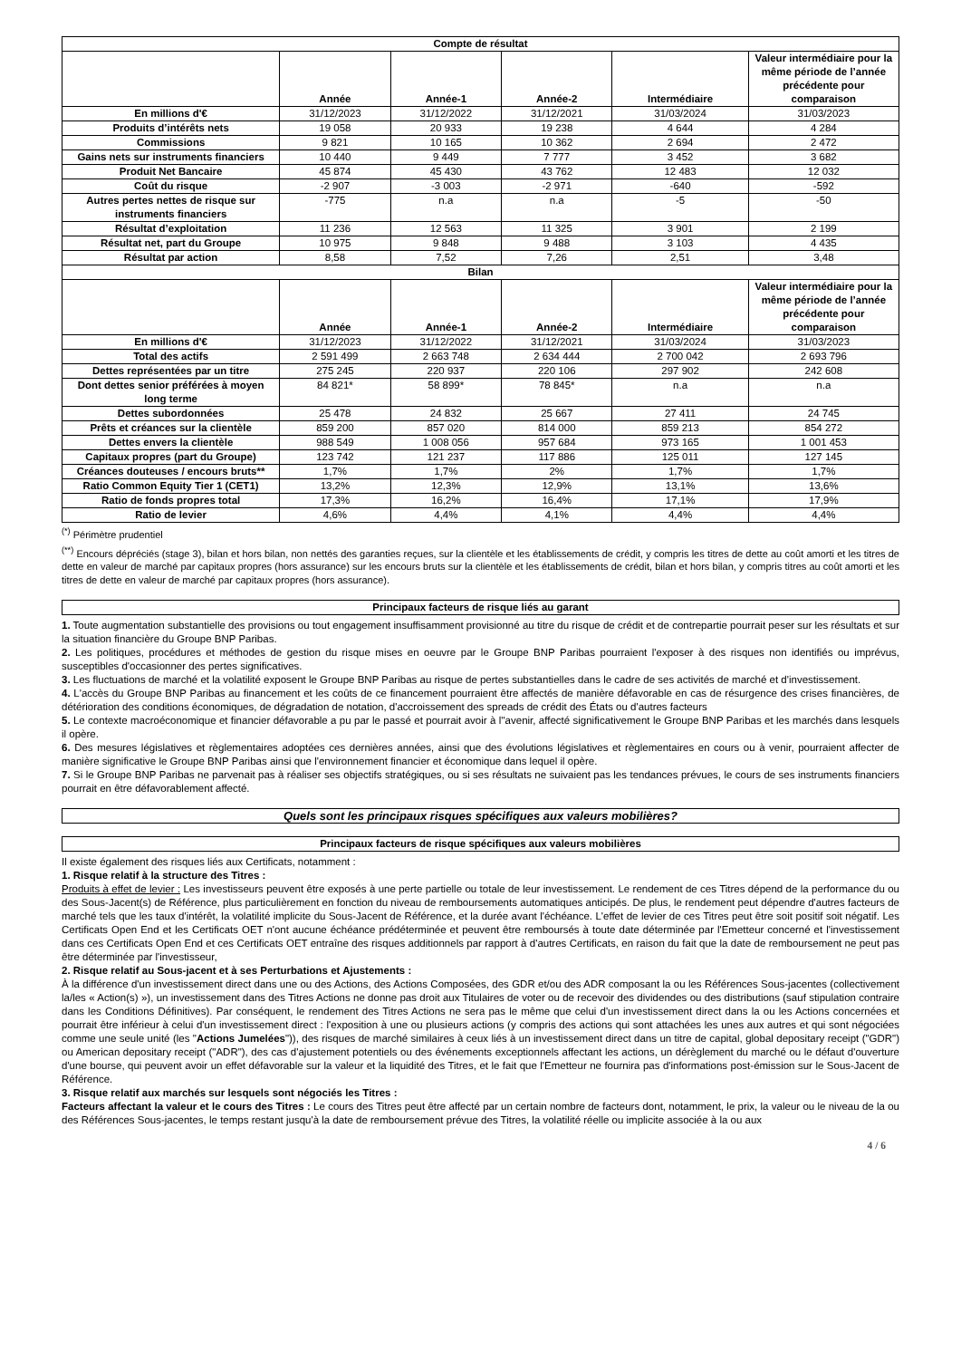| Compte de résultat | | | | | |
| --- | --- | --- | --- | --- | --- |
| | Année | Année-1 | Année-2 | Intermédiaire | Valeur intermédiaire pour la même période de l’année précédente pour comparaison |
| En millions d'€ | 31/12/2023 | 31/12/2022 | 31/12/2021 | 31/03/2024 | 31/03/2023 |
| Produits d’intérêts nets | 19 058 | 20 933 | 19 238 | 4 644 | 4 284 |
| Commissions | 9 821 | 10 165 | 10 362 | 2 694 | 2 472 |
| Gains nets sur instruments financiers | 10 440 | 9 449 | 7 777 | 3 452 | 3 682 |
| Produit Net Bancaire | 45 874 | 45 430 | 43 762 | 12 483 | 12 032 |
| Coût du risque | -2 907 | -3 003 | -2 971 | -640 | -592 |
| Autres pertes nettes de risque sur instruments financiers | -775 | n.a | n.a | -5 | -50 |
| Résultat d’exploitation | 11 236 | 12 563 | 11 325 | 3 901 | 2 199 |
| Résultat net, part du Groupe | 10 975 | 9 848 | 9 488 | 3 103 | 4 435 |
| Résultat par action | 8,58 | 7,52 | 7,26 | 2,51 | 3,48 |
| Bilan | | | | | |
| | Année | Année-1 | Année-2 | Intermédiaire | Valeur intermédiaire pour la même période de l’année précédente pour comparaison |
| En millions d'€ | 31/12/2023 | 31/12/2022 | 31/12/2021 | 31/03/2024 | 31/03/2023 |
| Total des actifs | 2 591 499 | 2 663 748 | 2 634 444 | 2 700 042 | 2 693 796 |
| Dettes représentées par un titre | 275 245 | 220 937 | 220 106 | 297 902 | 242 608 |
| Dont dettes senior préférées à moyen long terme | 84 821* | 58 899* | 78 845* | n.a | n.a |
| Dettes subordonnées | 25 478 | 24 832 | 25 667 | 27 411 | 24 745 |
| Prêts et créances sur la clientèle | 859 200 | 857 020 | 814 000 | 859 213 | 854 272 |
| Dettes envers la clientèle | 988 549 | 1 008 056 | 957 684 | 973 165 | 1 001 453 |
| Capitaux propres (part du Groupe) | 123 742 | 121 237 | 117 886 | 125 011 | 127 145 |
| Créances douteuses / encours bruts** | 1,7% | 1,7% | 2% | 1,7% | 1,7% |
| Ratio Common Equity Tier 1 (CET1) | 13,2% | 12,3% | 12,9% | 13,1% | 13,6% |
| Ratio de fonds propres total | 17,3% | 16,2% | 16,4% | 17,1% | 17,9% |
| Ratio de levier | 4,6% | 4,4% | 4,1% | 4,4% | 4,4% |
<sup>(*)</sup> Périmètre prudentiel
<sup>(**)</sup> Encours dépréciés (stage 3), bilan et hors bilan, non nettés des garanties reçues, sur la clientèle et les établissements de crédit, y compris les titres de dette au coût amorti et les titres de dette en valeur de marché par capitaux propres (hors assurance) sur les encours bruts sur la clientèle et les établissements de crédit, bilan et hors bilan, y compris titres au coût amorti et les titres de dette en valeur de marché par capitaux propres (hors assurance).
Principaux facteurs de risque liés au garant
1. Toute augmentation substantielle des provisions ou tout engagement insuffisamment provisionné au titre du risque de crédit et de contrepartie pourrait peser sur les résultats et sur la situation financière du Groupe BNP Paribas.
2. Les politiques, procédures et méthodes de gestion du risque mises en oeuvre par le Groupe BNP Paribas pourraient l'exposer à des risques non identifiés ou imprévus, susceptibles d'occasionner des pertes significatives.
3. Les fluctuations de marché et la volatilité exposent le Groupe BNP Paribas au risque de pertes substantielles dans le cadre de ses activités de marché et d'investissement.
4. L'accès du Groupe BNP Paribas au financement et les coûts de ce financement pourraient être affectés de manière défavorable en cas de résurgence des crises financières, de détérioration des conditions économiques, de dégradation de notation, d'accroissement des spreads de crédit des États ou d'autres facteurs
5. Le contexte macroéconomique et financier défavorable a pu par le passé et pourrait avoir à l''avenir, affecté significativement le Groupe BNP Paribas et les marchés dans lesquels il opère.
6. Des mesures législatives et règlementaires adoptées ces dernières années, ainsi que des évolutions législatives et règlementaires en cours ou à venir, pourraient affecter de manière significative le Groupe BNP Paribas ainsi que l'environnement financier et économique dans lequel il opère.
7. Si le Groupe BNP Paribas ne parvenait pas à réaliser ses objectifs stratégiques, ou si ses résultats ne suivaient pas les tendances prévues, le cours de ses instruments financiers pourrait en être défavorablement affecté.
Quels sont les principaux risques spécifiques aux valeurs mobilières?
Principaux facteurs de risque spécifiques aux valeurs mobilières
Il existe également des risques liés aux Certificats, notamment :
1. Risque relatif à la structure des Titres :
Produits à effet de levier : Les investisseurs peuvent être exposés à une perte partielle ou totale de leur investissement. Le rendement de ces Titres dépend de la performance du ou des Sous-Jacent(s) de Référence, plus particulièrement en fonction du niveau de remboursements automatiques anticipés. De plus, le rendement peut dépendre d'autres facteurs de marché tels que les taux d'intérêt, la volatilité implicite du Sous-Jacent de Référence, et la durée avant l'échéance. L'effet de levier de ces Titres peut être soit positif soit négatif. Les Certificats Open End et les Certificats OET n'ont aucune échéance prédéterminée et peuvent être remboursés à toute date déterminée par l'Emetteur concerné et l'investissement dans ces Certificats Open End et ces Certificats OET entraîne des risques additionnels par rapport à d'autres Certificats, en raison du fait que la date de remboursement ne peut pas être déterminée par l'investisseur,
2. Risque relatif au Sous-jacent et à ses Perturbations et Ajustements :
À la différence d'un investissement direct dans une ou des Actions, des Actions Composées, des GDR et/ou des ADR composant la ou les Références Sous-jacentes (collectivement la/les « Action(s) »), un investissement dans des Titres Actions ne donne pas droit aux Titulaires de voter ou de recevoir des dividendes ou des distributions (sauf stipulation contraire dans les Conditions Définitives). Par conséquent, le rendement des Titres Actions ne sera pas le même que celui d'un investissement direct dans la ou les Actions concernées et pourrait être inférieur à celui d'un investissement direct : l'exposition à une ou plusieurs actions (y compris des actions qui sont attachées les unes aux autres et qui sont négociées comme une seule unité (les "Actions Jumelées")), des risques de marché similaires à ceux liés à un investissement direct dans un titre de capital, global depositary receipt ("GDR") ou American depositary receipt ("ADR"), des cas d'ajustement potentiels ou des événements exceptionnels affectant les actions, un dérèglement du marché ou le défaut d'ouverture d'une bourse, qui peuvent avoir un effet défavorable sur la valeur et la liquidité des Titres, et le fait que l'Emetteur ne fournira pas d'informations post-émission sur le Sous-Jacent de Référence.
3. Risque relatif aux marchés sur lesquels sont négociés les Titres :
Facteurs affectant la valeur et le cours des Titres : Le cours des Titres peut être affecté par un certain nombre de facteurs dont, notamment, le prix, la valeur ou le niveau de la ou des Références Sous-jacentes, le temps restant jusqu'à la date de remboursement prévue des Titres, la volatilité réelle ou implicite associée à la ou aux
4 / 6